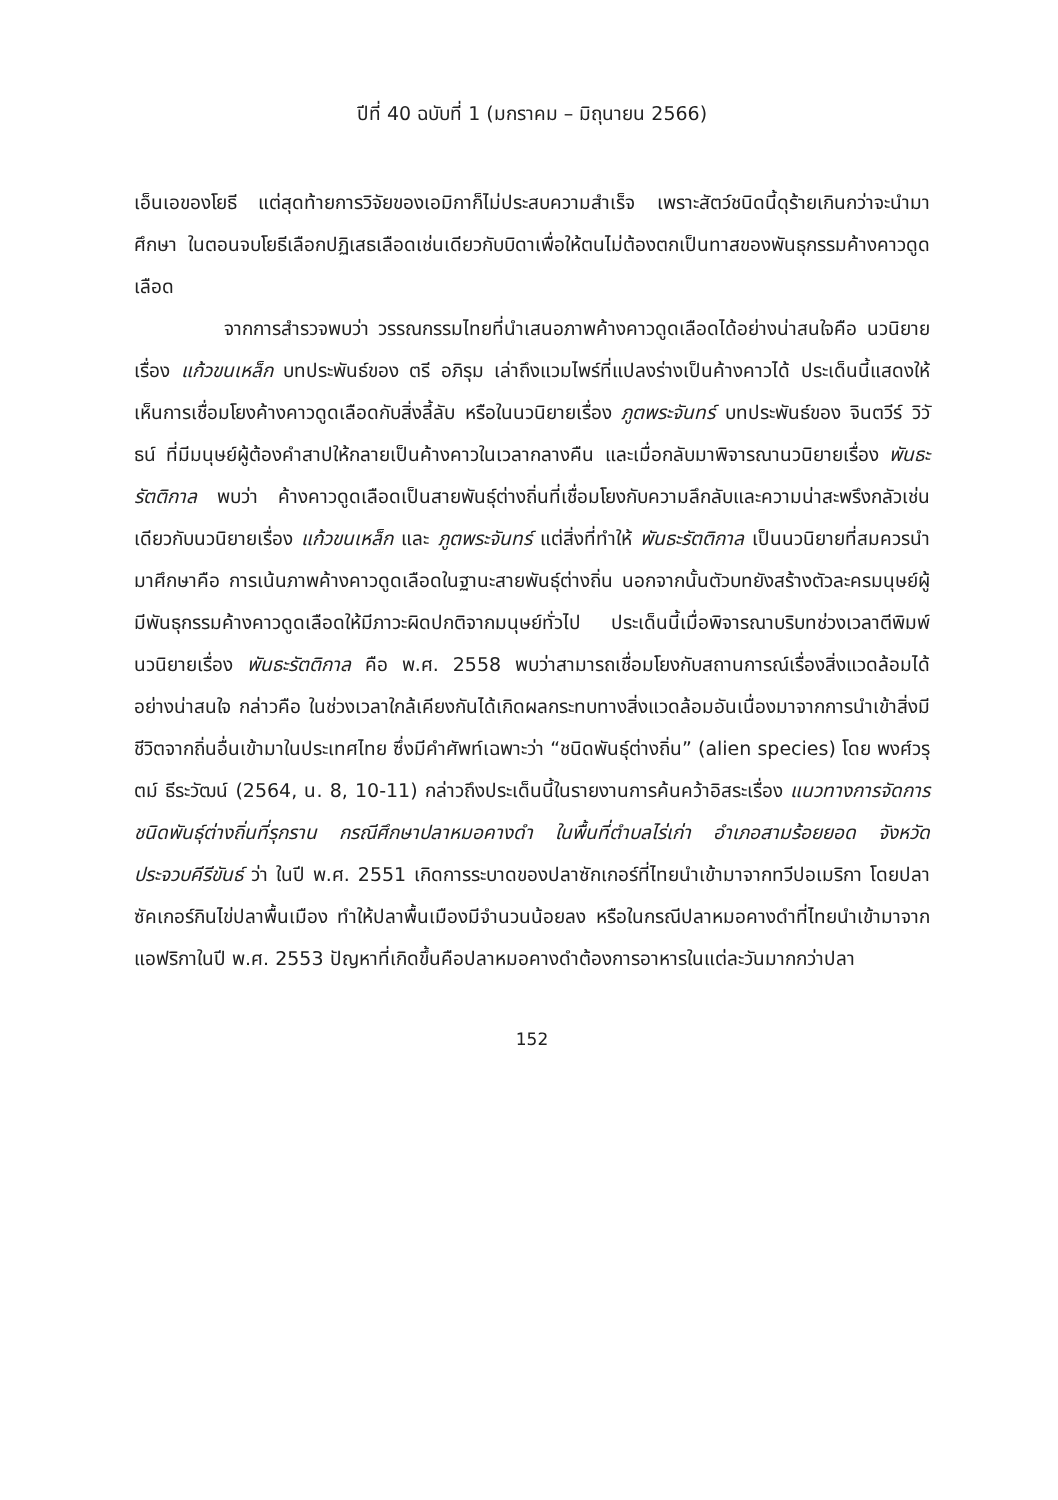ปีที่ 40 ฉบับที่ 1 (มกราคม – มิถุนายน 2566)
เอ็นเอของโยธี แต่สุดท้ายการวิจัยของเอมิกาก็ไม่ประสบความสำเร็จ เพราะสัตว์ชนิดนี้ดุร้ายเกินกว่าจะนำมาศึกษา ในตอนจบโยธีเลือกปฏิเสธเลือดเช่นเดียวกับบิดาเพื่อให้ตนไม่ต้องตกเป็นทาสของพันธุกรรมค้างคาวดูดเลือด
จากการสำรวจพบว่า วรรณกรรมไทยที่นำเสนอภาพค้างคาวดูดเลือดได้อย่างน่าสนใจคือ นวนิยายเรื่อง แก้วขนเหล็ก บทประพันธ์ของ ตรี อภิรุม เล่าถึงแวมไพร์ที่แปลงร่างเป็นค้างคาวได้ ประเด็นนี้แสดงให้เห็นการเชื่อมโยงค้างคาวดูดเลือดกับสิ่งลี้ลับ หรือในนวนิยายเรื่อง ภูตพระจันทร์ บทประพันธ์ของ จินตวีร์ วิวัธน์ ที่มีมนุษย์ผู้ต้องคำสาปให้กลายเป็นค้างคาวในเวลากลางคืน และเมื่อกลับมาพิจารณานวนิยายเรื่อง พันธะรัตติกาล พบว่า ค้างคาวดูดเลือดเป็นสายพันธุ์ต่างถิ่นที่เชื่อมโยงกับความลึกลับและความน่าสะพรึงกลัวเช่นเดียวกับนวนิยายเรื่อง แก้วขนเหล็ก และ ภูตพระจันทร์ แต่สิ่งที่ทำให้ พันธะรัตติกาล เป็นนวนิยายที่สมควรนำมาศึกษาคือ การเน้นภาพค้างคาวดูดเลือดในฐานะสายพันธุ์ต่างถิ่น นอกจากนั้นตัวบทยังสร้างตัวละครมนุษย์ผู้มีพันธุกรรมค้างคาวดูดเลือดให้มีภาวะผิดปกติจากมนุษย์ทั่วไป ประเด็นนี้เมื่อพิจารณาบริบทช่วงเวลาตีพิมพ์นวนิยายเรื่อง พันธะรัตติกาล คือ พ.ศ. 2558 พบว่าสามารถเชื่อมโยงกับสถานการณ์เรื่องสิ่งแวดล้อมได้อย่างน่าสนใจ กล่าวคือ ในช่วงเวลาใกล้เคียงกันได้เกิดผลกระทบทางสิ่งแวดล้อมอันเนื่องมาจากการนำเข้าสิ่งมีชีวิตจากถิ่นอื่นเข้ามาในประเทศไทย ซึ่งมีคำศัพท์เฉพาะว่า “ชนิดพันธุ์ต่างถิ่น” (alien species) โดย พงศ์วรุตม์ ธีระวัฒน์ (2564, น. 8, 10-11) กล่าวถึงประเด็นนี้ในรายงานการค้นคว้าอิสระเรื่อง แนวทางการจัดการชนิดพันธุ์ต่างถิ่นที่รุกราน กรณีศึกษาปลาหมอคางดำ ในพื้นที่ตำบลไร่เก่า อำเภอสามร้อยยอด จังหวัดประจวบคีรีขันธ์ ว่า ในปี พ.ศ. 2551 เกิดการระบาดของปลาซักเกอร์ที่ไทยนำเข้ามาจากทวีปอเมริกา โดยปลาซัคเกอร์กินไข่ปลาพื้นเมือง ทำให้ปลาพื้นเมืองมีจำนวนน้อยลง หรือในกรณีปลาหมอคางดำที่ไทยนำเข้ามาจากแอฟริกาในปี พ.ศ. 2553 ปัญหาที่เกิดขึ้นคือปลาหมอคางดำต้องการอาหารในแต่ละวันมากกว่าปลา
152